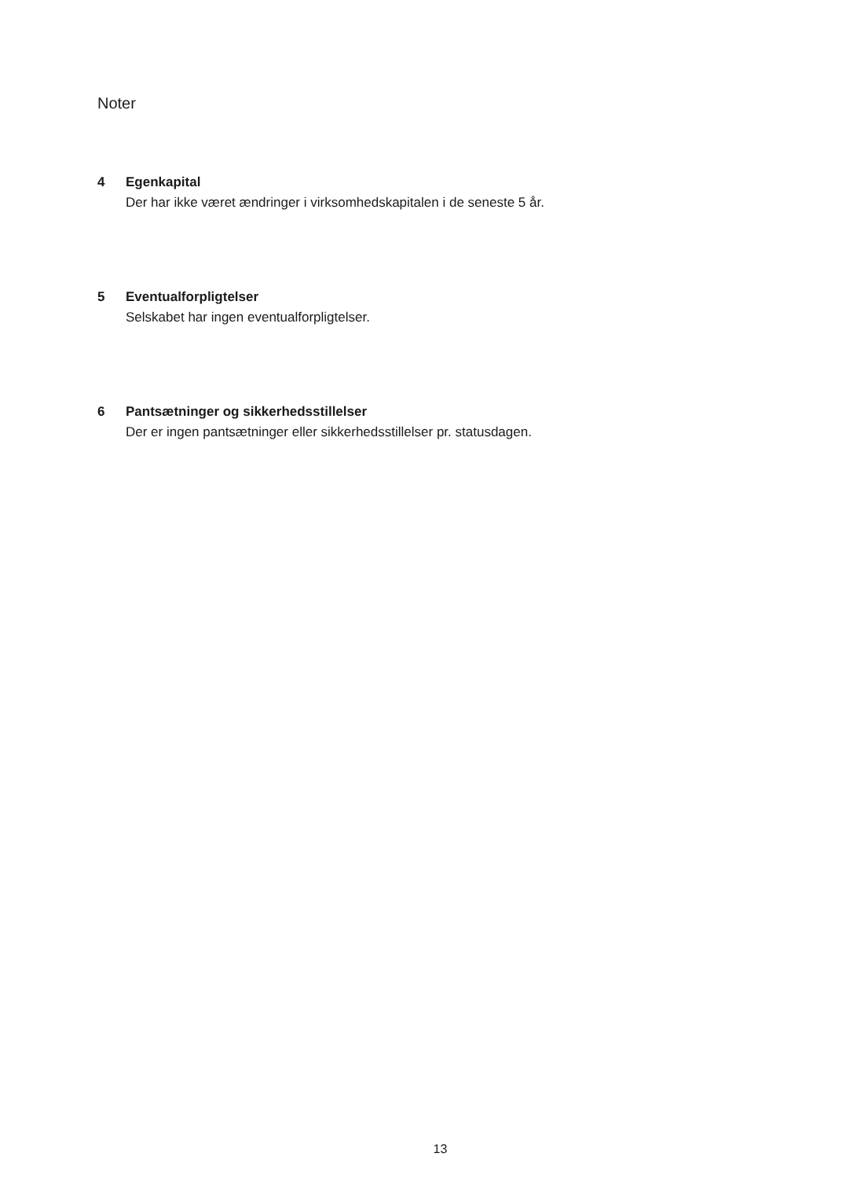Noter
4 Egenkapital
Der har ikke været ændringer i virksomhedskapitalen i de seneste 5 år.
5 Eventualforpligtelser
Selskabet har ingen eventualforpligtelser.
6 Pantsætninger og sikkerhedsstillelser
Der er ingen pantsætninger eller sikkerhedsstillelser pr. statusdagen.
13